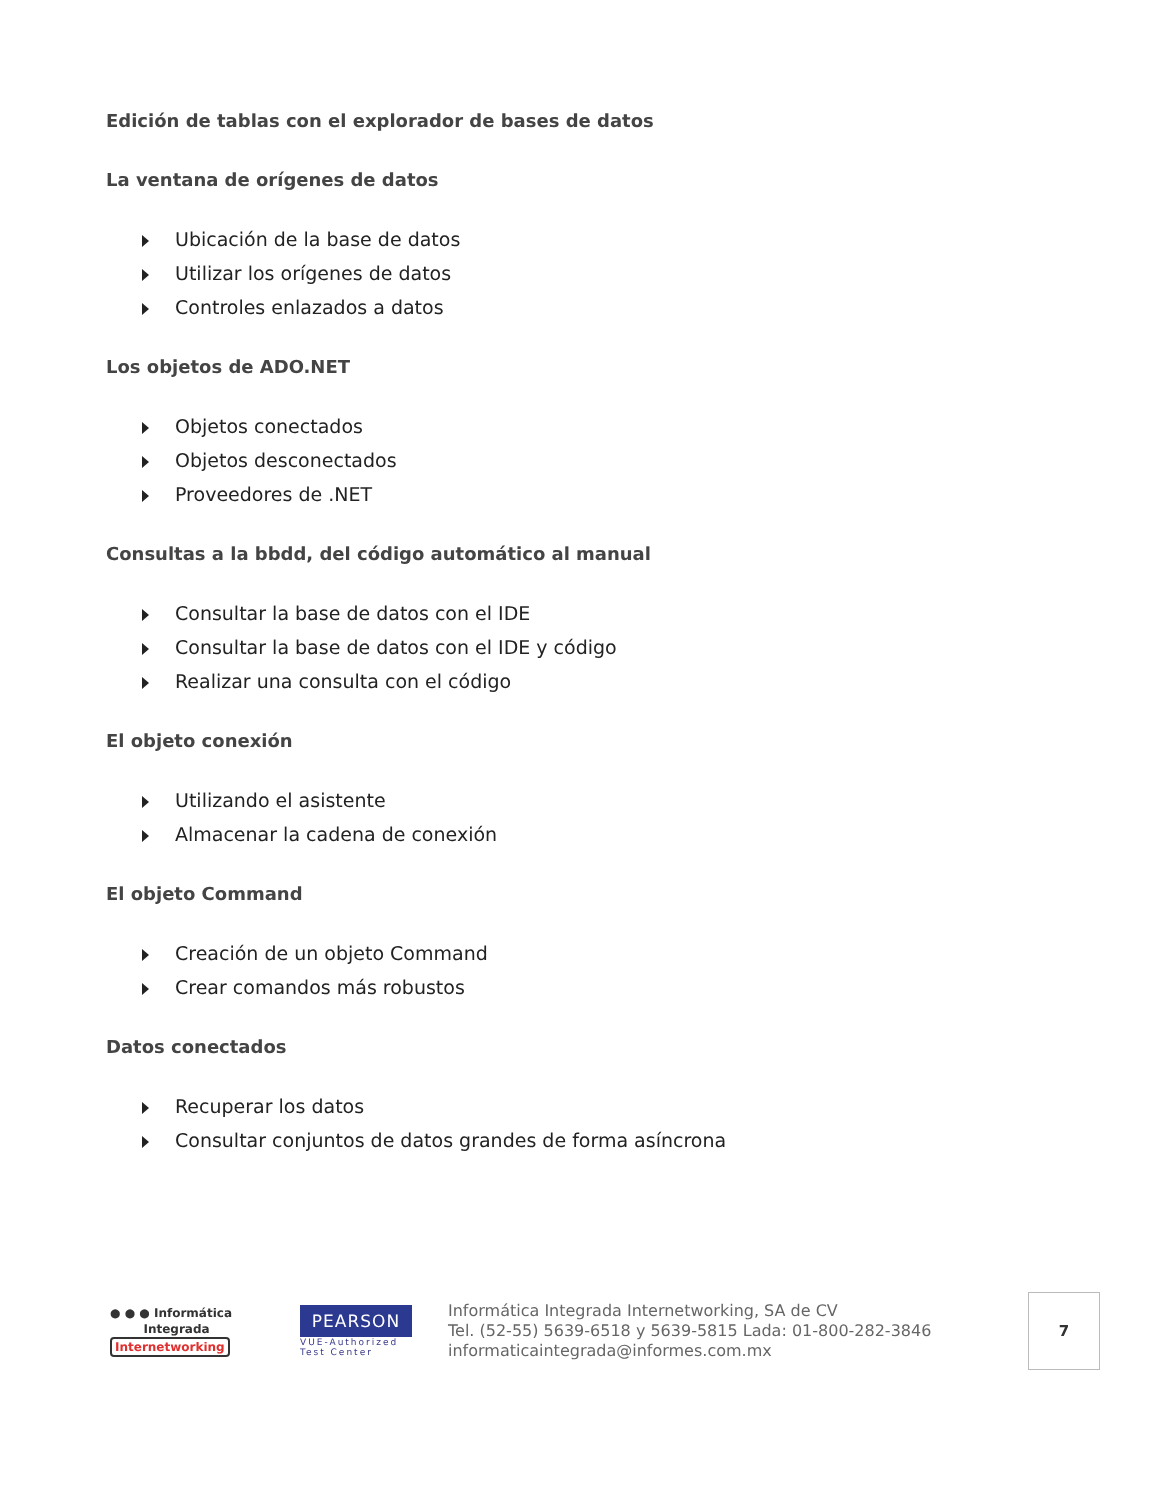Edición de tablas con el explorador de bases de datos
La ventana de orígenes de datos
Ubicación de la base de datos
Utilizar los orígenes de datos
Controles enlazados a datos
Los objetos de ADO.NET
Objetos conectados
Objetos desconectados
Proveedores de .NET
Consultas a la bbdd, del código automático al manual
Consultar la base de datos con el IDE
Consultar la base de datos con el IDE y código
Realizar una consulta con el código
El objeto conexión
Utilizando el asistente
Almacenar la cadena de conexión
El objeto Command
Creación de un objeto Command
Crear comandos más robustos
Datos conectados
Recuperar los datos
Consultar conjuntos de datos grandes de forma asíncrona
● ● ● Informática
Integrada
Internetworking
PEARSON
VUE-Authorized
Test Center
Informática Integrada Internetworking, SA de CV
Tel. (52-55) 5639-6518 y 5639-5815 Lada: 01-800-282-3846
informaticaintegrada@informes.com.mx
7